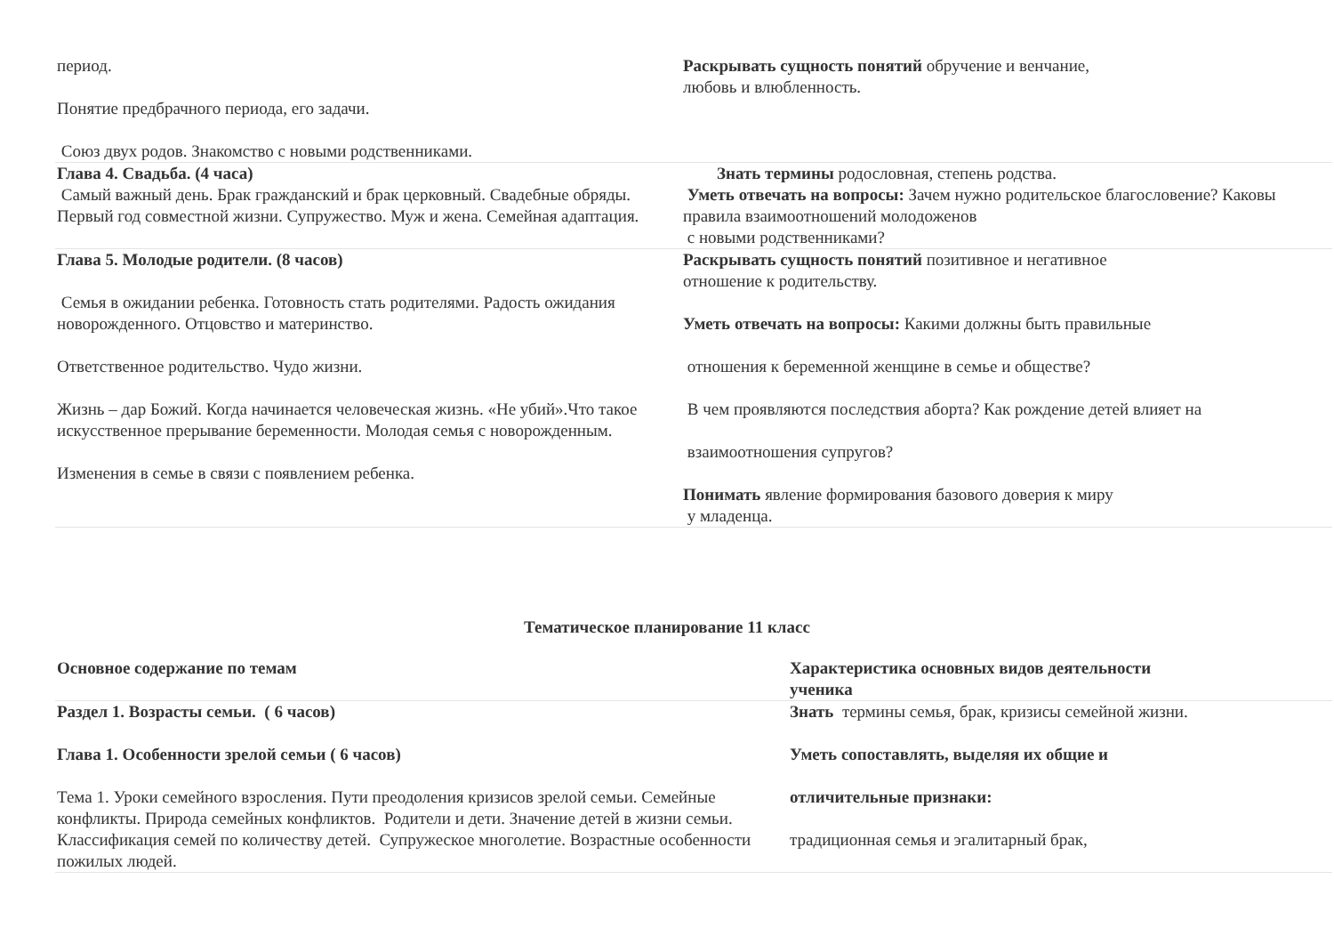| период. Понятие предбрачного периода, его задачи. Союз двух родов. Знакомство с новыми родственниками. | Раскрывать сущность понятий обручение и венчание, любовь и влюбленность. |
| Глава 4. Свадьба. (4 часа) Самый важный день. Брак гражданский и брак церковный. Свадебные обряды. Первый год совместной жизни. Супружество. Муж и жена. Семейная адаптация. | Знать термины родословная, степень родства. Уметь отвечать на вопросы: Зачем нужно родительское благословение? Каковы правила взаимоотношений молодоженов с новыми родственниками? |
| Глава 5. Молодые родители. (8 часов) Семья в ожидании ребенка. Готовность стать родителями. Радость ожидания новорожденного. Отцовство и материнство. Ответственное родительство. Чудо жизни. Жизнь – дар Божий. Когда начинается человеческая жизнь. «Не убий».Что такое искусственное прерывание беременности. Молодая семья с новорожденным. Изменения в семье в связи с появлением ребенка. | Раскрывать сущность понятий позитивное и негативное отношение к родительству. Уметь отвечать на вопросы: Какими должны быть правильные отношения к беременной женщине в семье и обществе? В чем проявляются последствия аборта? Как рождение детей влияет на взаимоотношения супругов? Понимать явление формирования базового доверия к миру у младенца. |
Тематическое планирование 11 класс
| Основное содержание по темам | Характеристика основных видов деятельности ученика |
| --- | --- |
| Раздел 1. Возрасты семьи. ( 6 часов) Глава 1. Особенности зрелой семьи ( 6 часов) Тема 1. Уроки семейного взросления. Пути преодоления кризисов зрелой семьи. Семейные конфликты. Природа семейных конфликтов. Родители и дети. Значение детей в жизни семьи. Классификация семей по количеству детей. Супружеское многолетие. Возрастные особенности пожилых людей. | Знать термины семья, брак, кризисы семейной жизни. Уметь сопоставлять, выделяя их общие и отличительные признаки: традиционная семья и эгалитарный брак, |